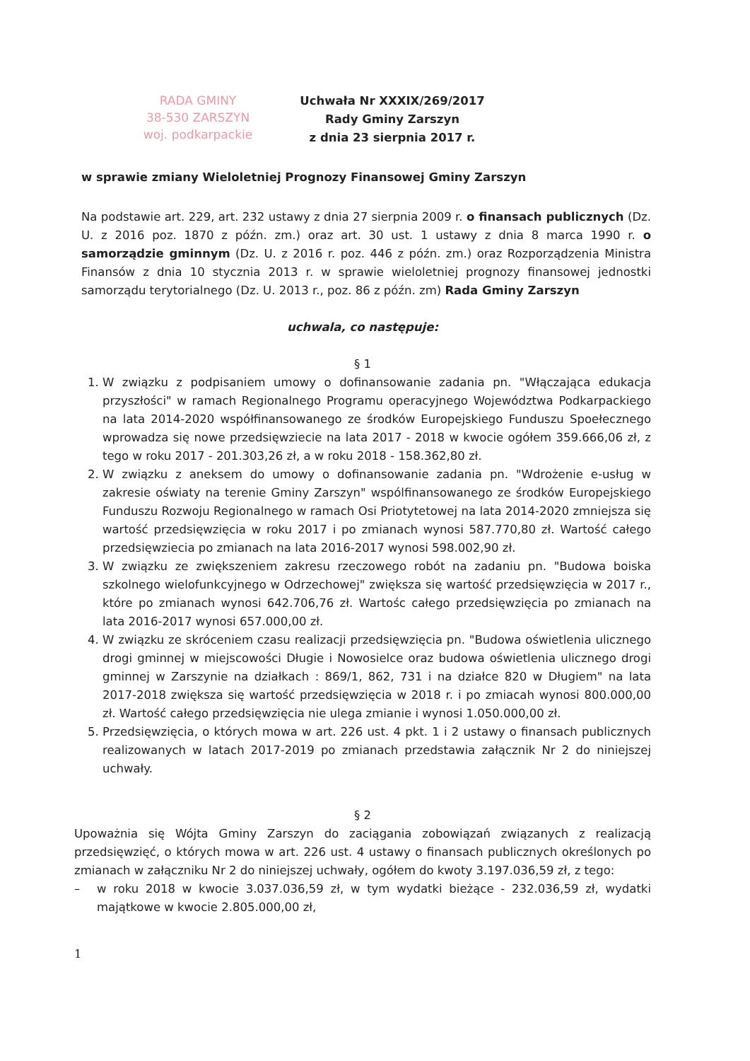RADA GMINY
38-530 ZARSZYN
woj. podkarpackie
Uchwała Nr XXXIX/269/2017
Rady Gminy Zarszyn
z dnia 23 sierpnia 2017 r.
w sprawie zmiany Wieloletniej Prognozy Finansowej Gminy Zarszyn
Na podstawie art. 229, art. 232 ustawy z dnia 27 sierpnia 2009 r. o finansach publicznych (Dz. U. z 2016 poz. 1870 z późn. zm.) oraz art. 30 ust. 1 ustawy z dnia 8 marca 1990 r. o samorządzie gminnym (Dz. U. z 2016 r. poz. 446 z późn. zm.) oraz Rozporządzenia Ministra Finansów z dnia 10 stycznia 2013 r. w sprawie wieloletniej prognozy finansowej jednostki samorządu terytorialnego (Dz. U. 2013 r., poz. 86 z późn. zm) Rada Gminy Zarszyn
uchwala, co następuje:
§ 1
1. W związku z podpisaniem umowy o dofinansowanie zadania pn. "Włączająca edukacja przyszłości" w ramach Regionalnego Programu operacyjnego Województwa Podkarpackiego na lata 2014-2020 współfinansowanego ze środków Europejskiego Funduszu Spoełecznego wprowadza się nowe przedsięwziecie na lata 2017 - 2018 w kwocie ogółem 359.666,06 zł, z tego w roku 2017 - 201.303,26 zł, a w roku 2018 - 158.362,80 zł.
2. W związku z aneksem do umowy o dofinansowanie zadania pn. "Wdrożenie e-usług w zakresie oświaty na terenie Gminy Zarszyn" wspólfinansowanego ze środków Europejskiego Funduszu Rozwoju Regionalnego w ramach Osi Priotytetowej na lata 2014-2020 zmniejsza się wartość przedsięwzięcia w roku 2017 i po zmianach wynosi 587.770,80 zł. Wartość całego przedsięwziecia po zmianach na lata 2016-2017 wynosi 598.002,90 zł.
3. W związku ze zwiększeniem zakresu rzeczowego robót na zadaniu pn. "Budowa boiska szkolnego wielofunkcyjnego w Odrzechowej" zwiększa się wartość przedsięwzięcia w 2017 r., które po zmianach wynosi 642.706,76 zł. Wartośc całego przedsięwzięcia po zmianach na lata 2016-2017 wynosi 657.000,00 zł.
4. W związku ze skróceniem czasu realizacji przedsięwzięcia pn. "Budowa oświetlenia ulicznego drogi gminnej w miejscowości Długie i Nowosielce oraz budowa oświetlenia ulicznego drogi gminnej w Zarszynie na działkach : 869/1, 862, 731 i na działce 820 w Długiem" na lata 2017-2018 zwiększa się wartość przedsięwzięcia w 2018 r. i po zmiacah wynosi 800.000,00 zł. Wartość całego przedsięwzięcia nie ulega zmianie i wynosi 1.050.000,00 zł.
5. Przedsięwzięcia, o których mowa w art. 226 ust. 4 pkt. 1 i 2 ustawy o finansach publicznych realizowanych w latach 2017-2019 po zmianach przedstawia załącznik Nr 2 do niniejszej uchwały.
§ 2
Upoważnia się Wójta Gminy Zarszyn do zaciągania zobowiązań związanych z realizacją przedsięwzięć, o których mowa w art. 226 ust. 4 ustawy o finansach publicznych określonych po zmianach w załączniku Nr 2 do niniejszej uchwały, ogółem do kwoty 3.197.036,59 zł, z tego:
– w roku 2018 w kwocie 3.037.036,59 zł, w tym wydatki bieżące - 232.036,59 zł, wydatki majątkowe w kwocie 2.805.000,00 zł,
1